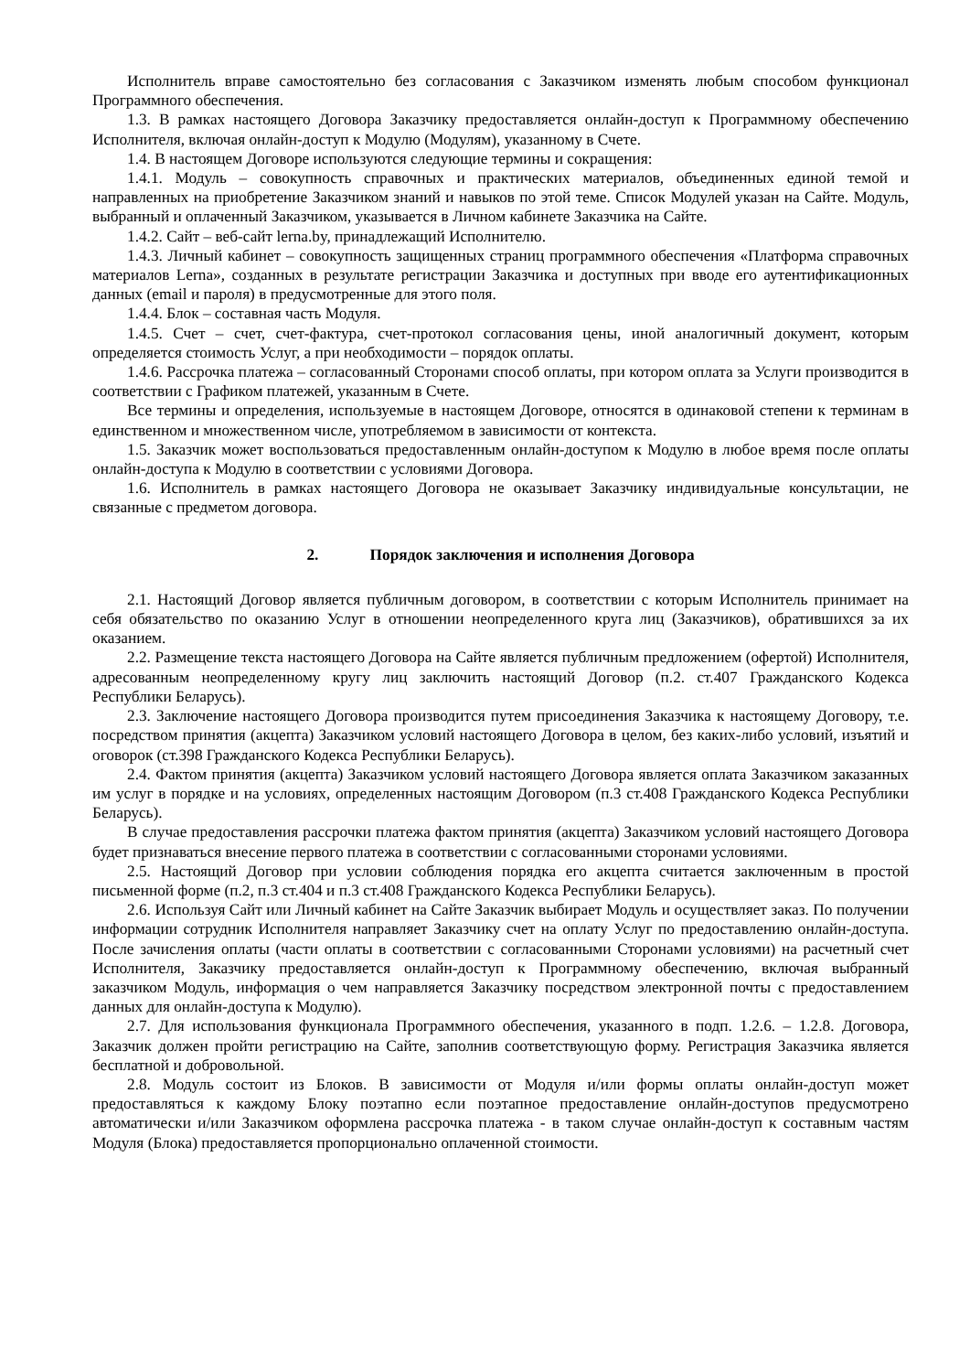Исполнитель вправе самостоятельно без согласования с Заказчиком изменять любым способом функционал Программного обеспечения.
1.3. В рамках настоящего Договора Заказчику предоставляется онлайн-доступ к Программному обеспечению Исполнителя, включая онлайн-доступ к Модулю (Модулям), указанному в Счете.
1.4. В настоящем Договоре используются следующие термины и сокращения:
1.4.1. Модуль – совокупность справочных и практических материалов, объединенных единой темой и направленных на приобретение Заказчиком знаний и навыков по этой теме. Список Модулей указан на Сайте. Модуль, выбранный и оплаченный Заказчиком, указывается в Личном кабинете Заказчика на Сайте.
1.4.2. Сайт – веб-сайт lerna.by, принадлежащий Исполнителю.
1.4.3. Личный кабинет – совокупность защищенных страниц программного обеспечения «Платформа справочных материалов Lerna», созданных в результате регистрации Заказчика и доступных при вводе его аутентификационных данных (email и пароля) в предусмотренные для этого поля.
1.4.4. Блок – составная часть Модуля.
1.4.5. Счет – счет, счет-фактура, счет-протокол согласования цены, иной аналогичный документ, которым определяется стоимость Услуг, а при необходимости – порядок оплаты.
1.4.6. Рассрочка платежа – согласованный Сторонами способ оплаты, при котором оплата за Услуги производится в соответствии с Графиком платежей, указанным в Счете.
Все термины и определения, используемые в настоящем Договоре, относятся в одинаковой степени к терминам в единственном и множественном числе, употребляемом в зависимости от контекста.
1.5. Заказчик может воспользоваться предоставленным онлайн-доступом к Модулю в любое время после оплаты онлайн-доступа к Модулю в соответствии с условиями Договора.
1.6. Исполнитель в рамках настоящего Договора не оказывает Заказчику индивидуальные консультации, не связанные с предметом договора.
2. Порядок заключения и исполнения Договора
2.1. Настоящий Договор является публичным договором, в соответствии с которым Исполнитель принимает на себя обязательство по оказанию Услуг в отношении неопределенного круга лиц (Заказчиков), обратившихся за их оказанием.
2.2. Размещение текста настоящего Договора на Сайте является публичным предложением (офертой) Исполнителя, адресованным неопределенному кругу лиц заключить настоящий Договор (п.2. ст.407 Гражданского Кодекса Республики Беларусь).
2.3. Заключение настоящего Договора производится путем присоединения Заказчика к настоящему Договору, т.е. посредством принятия (акцепта) Заказчиком условий настоящего Договора в целом, без каких-либо условий, изъятий и оговорок (ст.398 Гражданского Кодекса Республики Беларусь).
2.4. Фактом принятия (акцепта) Заказчиком условий настоящего Договора является оплата Заказчиком заказанных им услуг в порядке и на условиях, определенных настоящим Договором (п.3 ст.408 Гражданского Кодекса Республики Беларусь).
В случае предоставления рассрочки платежа фактом принятия (акцепта) Заказчиком условий настоящего Договора будет признаваться внесение первого платежа в соответствии с согласованными сторонами условиями.
2.5. Настоящий Договор при условии соблюдения порядка его акцепта считается заключенным в простой письменной форме (п.2, п.3 ст.404 и п.3 ст.408 Гражданского Кодекса Республики Беларусь).
2.6. Используя Сайт или Личный кабинет на Сайте Заказчик выбирает Модуль и осуществляет заказ. По получении информации сотрудник Исполнителя направляет Заказчику счет на оплату Услуг по предоставлению онлайн-доступа. После зачисления оплаты (части оплаты в соответствии с согласованными Сторонами условиями) на расчетный счет Исполнителя, Заказчику предоставляется онлайн-доступ к Программному обеспечению, включая выбранный заказчиком Модуль, информация о чем направляется Заказчику посредством электронной почты с предоставлением данных для онлайн-доступа к Модулю).
2.7. Для использования функционала Программного обеспечения, указанного в подп. 1.2.6. – 1.2.8. Договора, Заказчик должен пройти регистрацию на Сайте, заполнив соответствующую форму. Регистрация Заказчика является бесплатной и добровольной.
2.8. Модуль состоит из Блоков. В зависимости от Модуля и/или формы оплаты онлайн-доступ может предоставляться к каждому Блоку поэтапно если поэтапное предоставление онлайн-доступов предусмотрено автоматически и/или Заказчиком оформлена рассрочка платежа - в таком случае онлайн-доступ к составным частям Модуля (Блока) предоставляется пропорционально оплаченной стоимости.